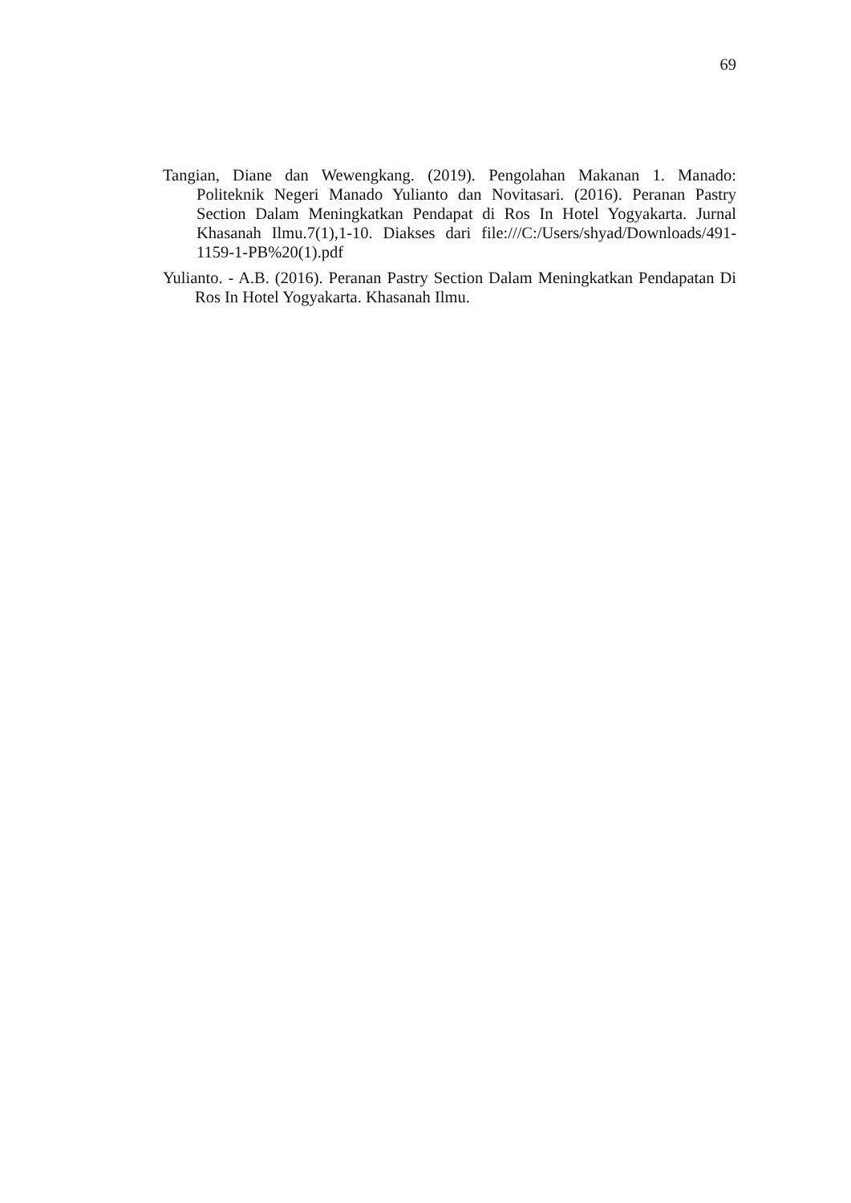69
Tangian, Diane dan Wewengkang. (2019). Pengolahan Makanan 1. Manado: Politeknik Negeri Manado Yulianto dan Novitasari. (2016). Peranan Pastry Section Dalam Meningkatkan Pendapat di Ros In Hotel Yogyakarta. Jurnal Khasanah Ilmu.7(1),1-10. Diakses dari file:///C:/Users/shyad/Downloads/491-1159-1-PB%20(1).pdf
Yulianto. - A.B. (2016). Peranan Pastry Section Dalam Meningkatkan Pendapatan Di Ros In Hotel Yogyakarta. Khasanah Ilmu.